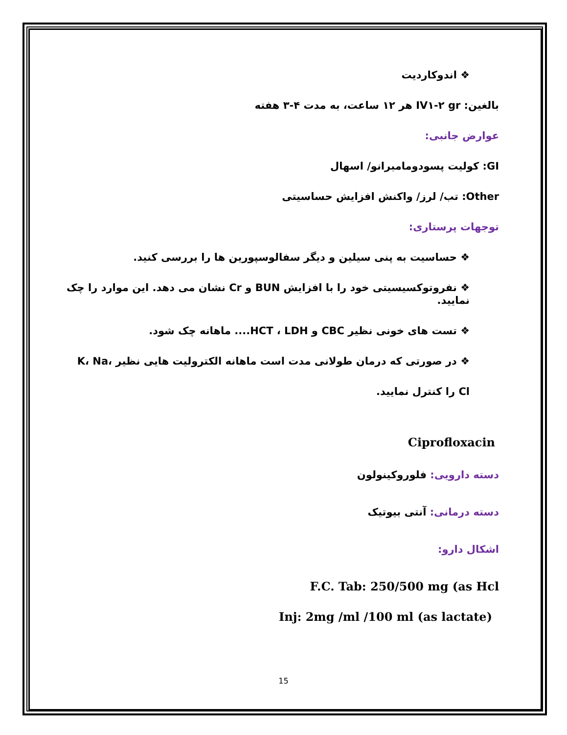❖ اندوکاردیت
بالغین: IV۱-۲ gr هر ۱۲ ساعت، به مدت ۴-۳ هفته
عوارض جانبی:
GI: کولیت پسودومامبرانو/ اسهال
Other: تب/ لرز/ واکنش افزایش حساسیتی
توجهات پرستاری:
❖ حساسیت به پنی سیلین و دیگر سفالوسپورین ها را بررسی کنید.
❖ نفروتوکسیسیتی خود را با افزایش BUN و Cr نشان می دهد. این موارد را چک نمایید.
❖ تست های خونی نظیر CBC و HCT ، LDH.... ماهانه چک شود.
❖ در صورتی که درمان طولانی مدت است ماهانه الکترولیت هایی نظیر K، Na، Cl را کنترل نمایید.
Ciprofloxacin
دسته دارویی: فلوروکینولون
دسته درمانی: آنتی بیوتیک
اشکال دارو:
F.C. Tab: 250/500 mg (as Hcl
Inj: 2mg /ml /100 ml (as lactate)
15